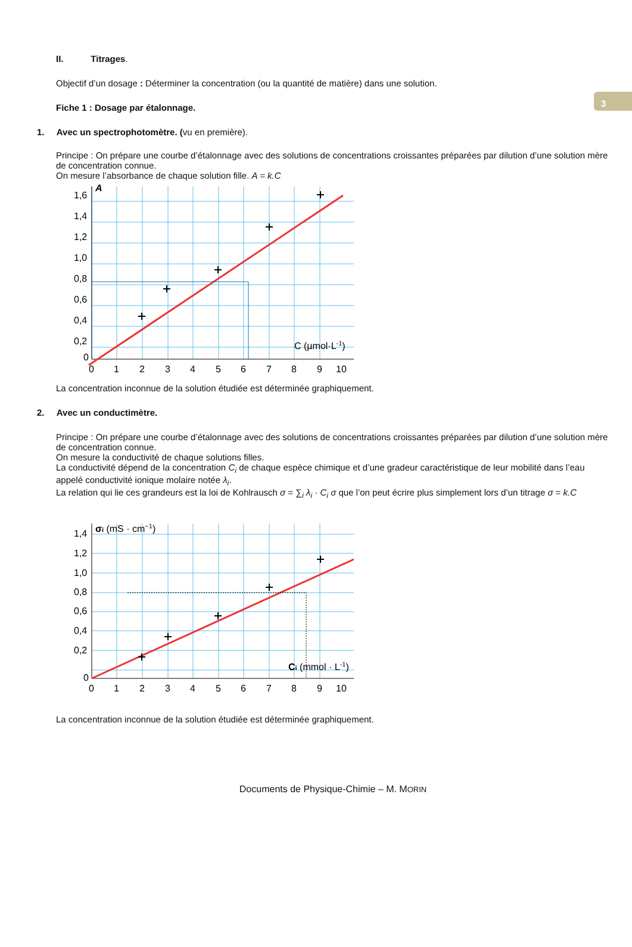3
II. Titrages.
Objectif d’un dosage : Déterminer la concentration (ou la quantité de matière) dans une solution.
Fiche 1 : Dosage par étalonnage.
1. Avec un spectrophotomètre. (vu en première).
Principe : On prépare une courbe d’étalonnage avec des solutions de concentrations croissantes préparées par dilution d’une solution mère de concentration connue.
On mesure l’absorbance de chaque solution fille. A = k.C
1,6
1,4
1,2
1,0
0,8
0,6
0,4
0,2
0
A
0
1
2
3
4
5
6
7
8
9
10
C (µmol·L-1)
La concentration inconnue de la solution étudiée est déterminée graphiquement.
2. Avec un conducti­mètre.
Principe : On prépare une courbe d’étalonnage avec des solutions de concentrations croissantes préparées par dilution d’une solution mère de concentration connue.
On mesure la conductivité de chaque solutions filles.
La conductivité dépend de la concentration C<sub>i</sub> de chaque espèce chimique et d’une gradeur caractéristique de leur mobilité dans l’eau appelé conductivité ionique molaire notée λ<sub>i</sub>.
La relation qui lie ces grandeurs est la loi de Kohlrausch σ = ∑<sub>i</sub> λ<sub>i</sub> · C<sub>i</sub> σ que l’on peut écrire plus simplement lors d’un titrage σ = k.C
1,4
1,2
1,0
0,8
0,6
0,4
0,2
0
σi (mS · cm−1)
0
1
2
3
4
5
6
7
8
9
10
Ci (mmol · L-1)
La concentration inconnue de la solution étudiée est déterminée graphiquement.
Documents de Physique-Chimie – M. MORIN